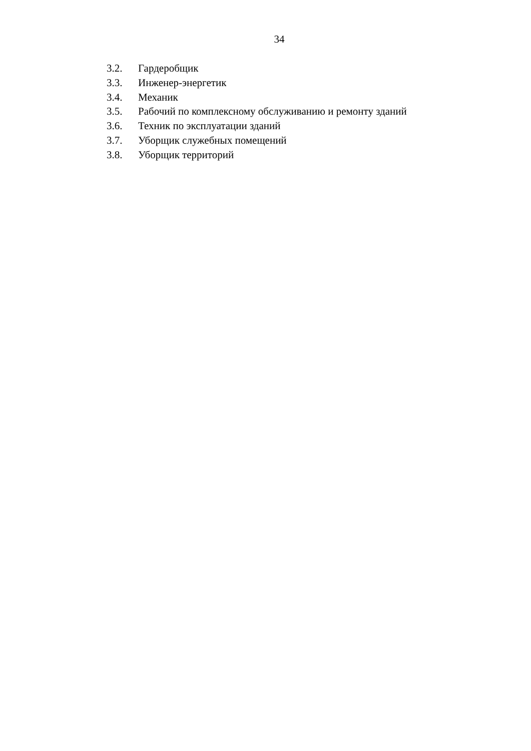34
3.2. Гардеробщик
3.3. Инженер-энергетик
3.4. Механик
3.5. Рабочий по комплексному обслуживанию и ремонту зданий
3.6. Техник по эксплуатации зданий
3.7. Уборщик служебных помещений
3.8. Уборщик территорий